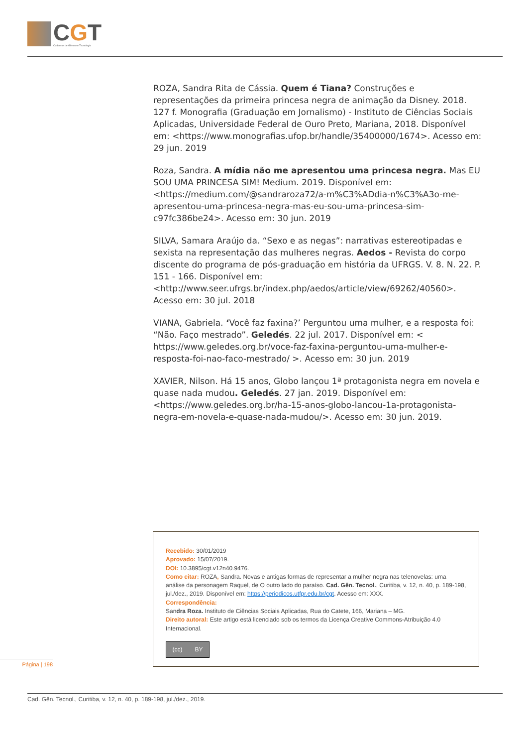CGT
Cadernos de Gênero e Tecnologia
ROZA, Sandra Rita de Cássia. Quem é Tiana? Construções e representações da primeira princesa negra de animação da Disney. 2018. 127 f. Monografia (Graduação em Jornalismo) - Instituto de Ciências Sociais Aplicadas, Universidade Federal de Ouro Preto, Mariana, 2018. Disponível em: <https://www.monografias.ufop.br/handle/35400000/1674>. Acesso em: 29 jun. 2019
Roza, Sandra. A mídia não me apresentou uma princesa negra. Mas EU SOU UMA PRINCESA SIM! Medium. 2019. Disponível em: <https://medium.com/@sandraroza72/a-m%C3%ADdia-n%C3%A3o-me-apresentou-uma-princesa-negra-mas-eu-sou-uma-princesa-sim-c97fc386be24>. Acesso em: 30 jun. 2019
SILVA, Samara Araújo da. “Sexo e as negas”: narrativas estereotipadas e sexista na representação das mulheres negras. Aedos - Revista do corpo discente do programa de pós-graduação em história da UFRGS. V. 8. N. 22. P. 151 - 166. Disponível em:<http://www.seer.ufrgs.br/index.php/aedos/article/view/69262/40560>. Acesso em: 30 jul. 2018
VIANA, Gabriela. ‘Você faz faxina?’ Perguntou uma mulher, e a resposta foi: “Não. Faço mestrado”. Geledés. 22 jul. 2017. Disponível em: < https://www.geledes.org.br/voce-faz-faxina-perguntou-uma-mulher-e-resposta-foi-nao-faco-mestrado/ >. Acesso em: 30 jun. 2019
XAVIER, Nilson. Há 15 anos, Globo lançou 1ª protagonista negra em novela e quase nada mudou. Geledés. 27 jan. 2019. Disponível em: <https://www.geledes.org.br/ha-15-anos-globo-lancou-1a-protagonista-negra-em-novela-e-quase-nada-mudou/>. Acesso em: 30 jun. 2019.
Recebido: 30/01/2019
Aprovado: 15/07/2019.
DOI: 10.3895/cgt.v12n40.9476.
Como citar: ROZA, Sandra. Novas e antigas formas de representar a mulher negra nas telenovelas: uma análise da personagem Raquel, de O outro lado do paraíso. Cad. Gên. Tecnol., Curitiba, v. 12, n. 40, p. 189-198, jul./dez., 2019. Disponível em: https://periodicos.utfpr.edu.br/cgt. Acesso em: XXX.
Correspondência:
Sandra Roza. Instituto de Ciências Sociais Aplicadas, Rua do Catete, 166, Mariana – MG.
Direito autoral: Este artigo está licenciado sob os termos da Licença Creative Commons-Atribuição 4.0 Internacional.
(cc) BY
Página | 198
Cad. Gên. Tecnol., Curitiba, v. 12, n. 40, p. 189-198, jul./dez., 2019.